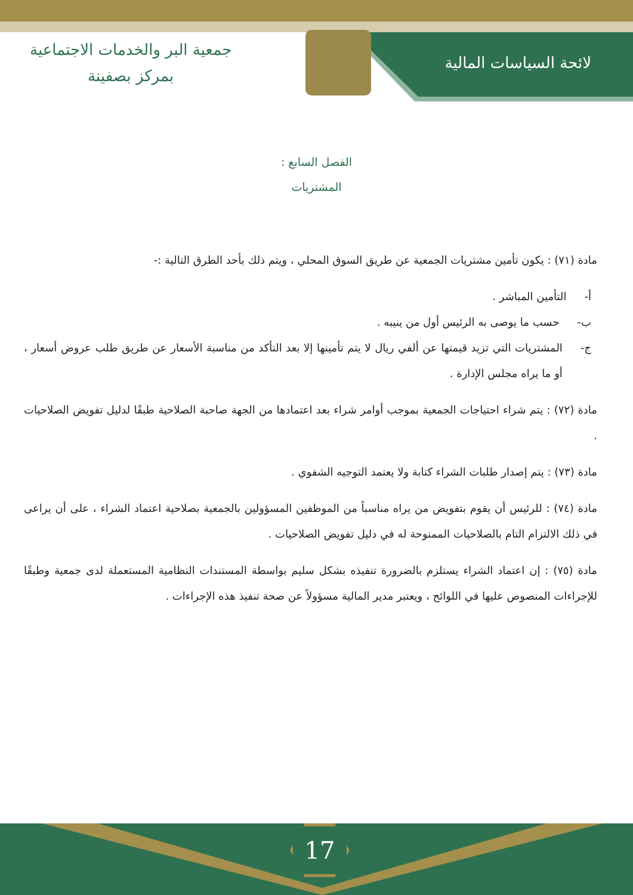لائحة السياسات المالية
جمعية البر والخدمات الاجتماعية
بمركز بصفينة
الفصل السابع :
المشتريات
مادة (٧١) : يكون تأمين مشتريات الجمعية عن طريق السوق المحلي ، ويتم ذلك بأحد الطرق التالية :-
أ- التأمين المباشر .
ب- حسب ما يوصى به الرئيس أول من ينيبه .
ج- المشتريات التي تزيد قيمتها عن ألفي ريال لا يتم تأمينها إلا بعد التأكد من مناسبة الأسعار عن طريق طلب عروض أسعار ، أو ما يراه مجلس الإدارة .
مادة (٧٢) : يتم شراء احتياجات الجمعية بموجب أوامر شراء بعد اعتمادها من الجهة صاحبة الصلاحية طبقًا لدليل تفويض الصلاحيات .
مادة (٧٣) : يتم إصدار طلبات الشراء كتابة ولا يعتمد التوجيه الشفوي .
مادة (٧٤) : للرئيس أن يقوم بتفويض من يراه مناسباً من الموظفين المسؤولين بالجمعية بصلاحية اعتماد الشراء ، على أن يراعى في ذلك الالتزام التام بالصلاحيات الممنوحة له في دليل تفويض الصلاحيات .
مادة (٧٥) : إن اعتماد الشراء يستلزم بالضرورة تنفيذه بشكل سليم بواسطة المستندات النظامية المستعملة لدى جمعية وطبقًا للإجراءات المنصوص عليها في اللوائح ، ويعتبر مدير المالية مسؤولاً عن صحة تنفيذ هذه الإجراءات .
17